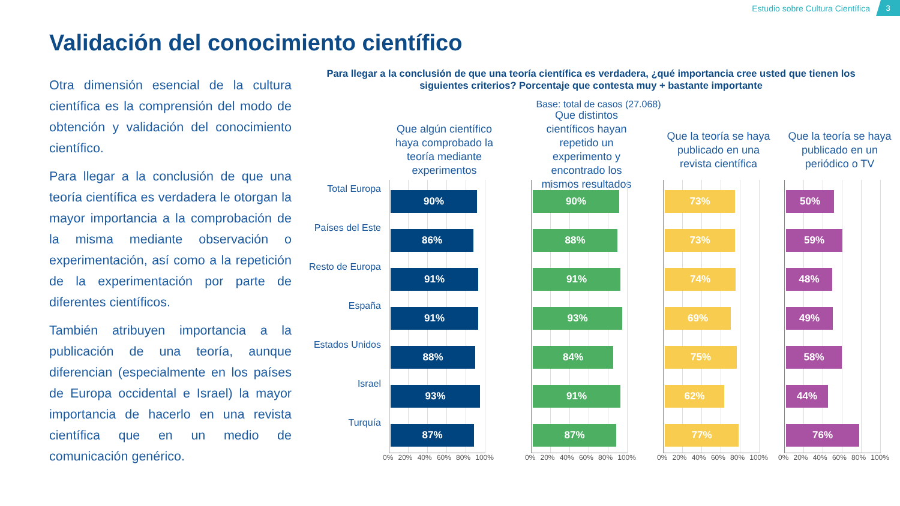Estudio sobre Cultura Científica
3
Validación del conocimiento científico
Otra dimensión esencial de la cultura científica es la comprensión del modo de obtención y validación del conocimiento científico.
Para llegar a la conclusión de que una teoría científica es verdadera le otorgan la mayor importancia a la comprobación de la misma mediante observación o experimentación, así como a la repetición de la experimentación por parte de diferentes científicos.
También atribuyen importancia a la publicación de una teoría, aunque diferencian (especialmente en los países de Europa occidental e Israel) la mayor importancia de hacerlo en una revista científica que en un medio de comunicación genérico.
Para llegar a la conclusión de que una teoría científica es verdadera, ¿qué importancia cree usted que tienen los siguientes criterios? Porcentaje que contesta muy + bastante importante
Base: total de casos (27.068)
Total Europa
Países del Este
Resto de Europa
España
Estados Unidos
Israel
Turquía
Que algún científico haya comprobado la teoría mediante experimentos
90%
86%
91%
91%
88%
93%
87%
0% 20% 40% 60% 80% 100%
Que distintos científicos hayan repetido un experimento y encontrado los mismos resultados
90%
88%
91%
93%
84%
91%
87%
0% 20% 40% 60% 80% 100%
Que la teoría se haya publicado en una revista científica
73%
73%
74%
69%
75%
62%
77%
0% 20% 40% 60% 80% 100%
Que la teoría se haya publicado en un periódico o TV
50%
59%
48%
49%
58%
44%
76%
0% 20% 40% 60% 80% 100%